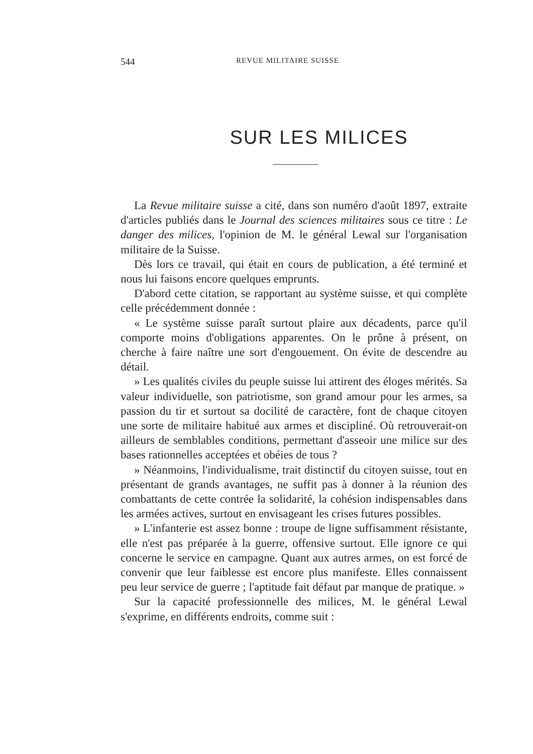544 REVUE MILITAIRE SUISSE
SUR LES MILICES
La Revue militaire suisse a cité, dans son numéro d'août 1897, extraite d'articles publiés dans le Journal des sciences militaires sous ce titre : Le danger des milices, l'opinion de M. le général Lewal sur l'organisation militaire de la Suisse.
Dès lors ce travail, qui était en cours de publication, a été terminé et nous lui faisons encore quelques emprunts.
D'abord cette citation, se rapportant au système suisse, et qui complète celle précédemment donnée :
« Le système suisse paraît surtout plaire aux décadents, parce qu'il comporte moins d'obligations apparentes. On le prône à présent, on cherche à faire naître une sort d'engouement. On évite de descendre au détail.
» Les qualités civiles du peuple suisse lui attirent des éloges mérités. Sa valeur individuelle, son patriotisme, son grand amour pour les armes, sa passion du tir et surtout sa docilité de caractère, font de chaque citoyen une sorte de militaire habitué aux armes et discipliné. Où retrouverait-on ailleurs de semblables conditions, permettant d'asseoir une milice sur des bases rationnelles acceptées et obéies de tous ?
» Néanmoins, l'individualisme, trait distinctif du citoyen suisse, tout en présentant de grands avantages, ne suffit pas à donner à la réunion des combattants de cette contrée la solidarité, la cohésion indispensables dans les armées actives, surtout en envisageant les crises futures possibles.
» L'infanterie est assez bonne : troupe de ligne suffisamment résistante, elle n'est pas préparée à la guerre, offensive surtout. Elle ignore ce qui concerne le service en campagne. Quant aux autres armes, on est forcé de convenir que leur faiblesse est encore plus manifeste. Elles connaissent peu leur service de guerre ; l'aptitude fait défaut par manque de pratique. »
Sur la capacité professionnelle des milices, M. le général Lewal s'exprime, en différents endroits, comme suit :